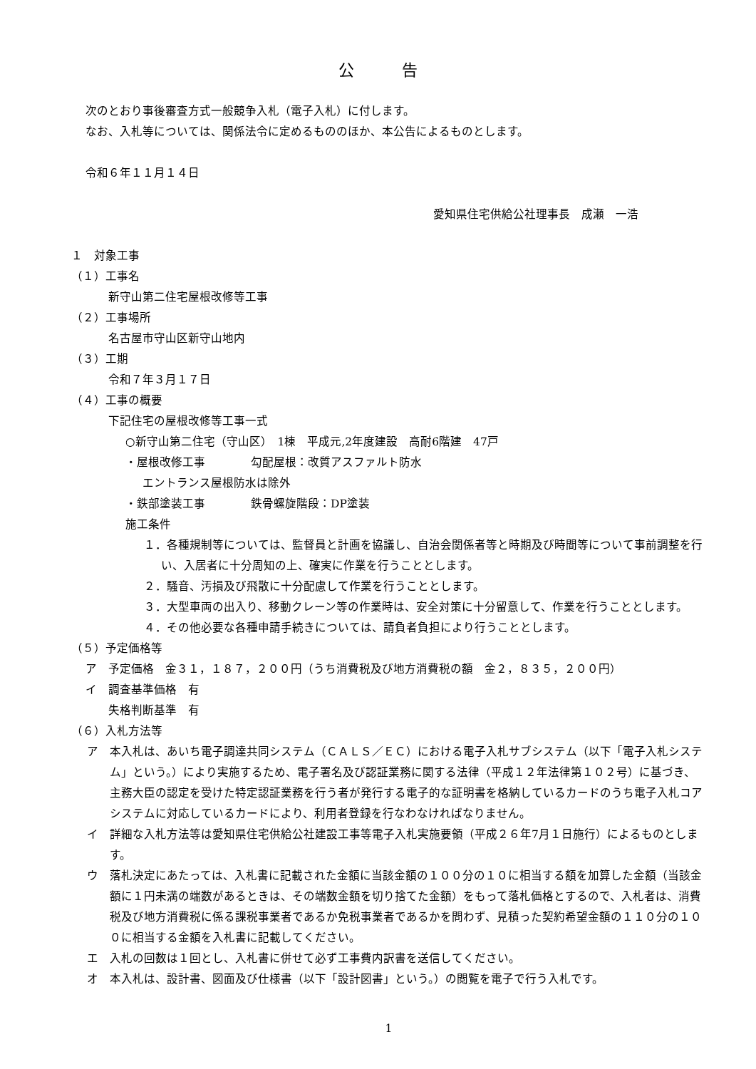公 告
次のとおり事後審査方式一般競争入札（電子入札）に付します。
なお、入札等については、関係法令に定めるもののほか、本公告によるものとします。
令和６年１１月１４日
愛知県住宅供給公社理事長　成瀬　一浩
１　対象工事
（１）工事名
新守山第二住宅屋根改修等工事
（２）工事場所
名古屋市守山区新守山地内
（３）工期
令和７年３月１７日
（４）工事の概要
下記住宅の屋根改修等工事一式
○新守山第二住宅（守山区）　1棟　平成元,2年度建設　高耐6階建　47戸
・屋根改修工事　　　　勾配屋根：改質アスファルト防水
エントランス屋根防水は除外
・鉄部塗装工事　　　　鉄骨螺旋階段：DP塗装
施工条件
１．各種規制等については、監督員と計画を協議し、自治会関係者等と時期及び時間等について事前調整を行い、入居者に十分周知の上、確実に作業を行うこととします。
２．騒音、汚損及び飛散に十分配慮して作業を行うこととします。
３．大型車両の出入り、移動クレーン等の作業時は、安全対策に十分留意して、作業を行うこととします。
４．その他必要な各種申請手続きについては、請負者負担により行うこととします。
（５）予定価格等
ア　予定価格　金３１，１８７，２００円（うち消費税及び地方消費税の額　金２，８３５，２００円）
イ　調査基準価格　有
失格判断基準　有
（６）入札方法等
ア　本入札は、あいち電子調達共同システム（ＣＡＬＳ／ＥＣ）における電子入札サブシステム（以下「電子入札システム」という。）により実施するため、電子署名及び認証業務に関する法律（平成１２年法律第１０２号）に基づき、主務大臣の認定を受けた特定認証業務を行う者が発行する電子的な証明書を格納しているカードのうち電子入札コアシステムに対応しているカードにより、利用者登録を行なわなければなりません。
イ　詳細な入札方法等は愛知県住宅供給公社建設工事等電子入札実施要領（平成２６年7月１日施行）によるものとします。
ウ　落札決定にあたっては、入札書に記載された金額に当該金額の１００分の１０に相当する額を加算した金額（当該金額に１円未満の端数があるときは、その端数金額を切り捨てた金額）をもって落札価格とするので、入札者は、消費税及び地方消費税に係る課税事業者であるか免税事業者であるかを問わず、見積った契約希望金額の１１０分の１００に相当する金額を入札書に記載してください。
エ　入札の回数は１回とし、入札書に併せて必ず工事費内訳書を送信してください。
オ　本入札は、設計書、図面及び仕様書（以下「設計図書」という。）の閲覧を電子で行う入札です。
1